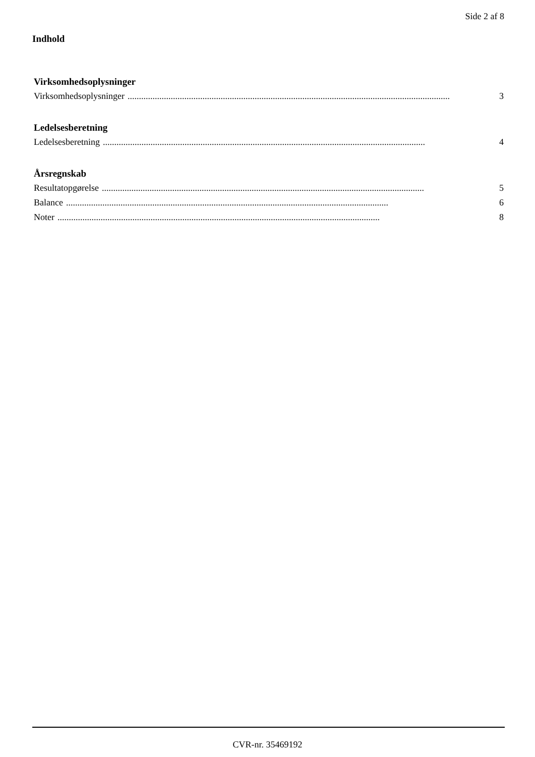Side 2 af 8
Indhold
Virksomhedsoplysninger
Virksomhedsoplysninger.............................................................................................................................................. 3
Ledelsesberetning
Ledelsesberetning.............................................................................................................................................. 4
Årsregnskab
Resultatopgørelse.............................................................................................................................................. 5
Balance.............................................................................................................................................. 6
Noter.............................................................................................................................................. 8
CVR-nr. 35469192